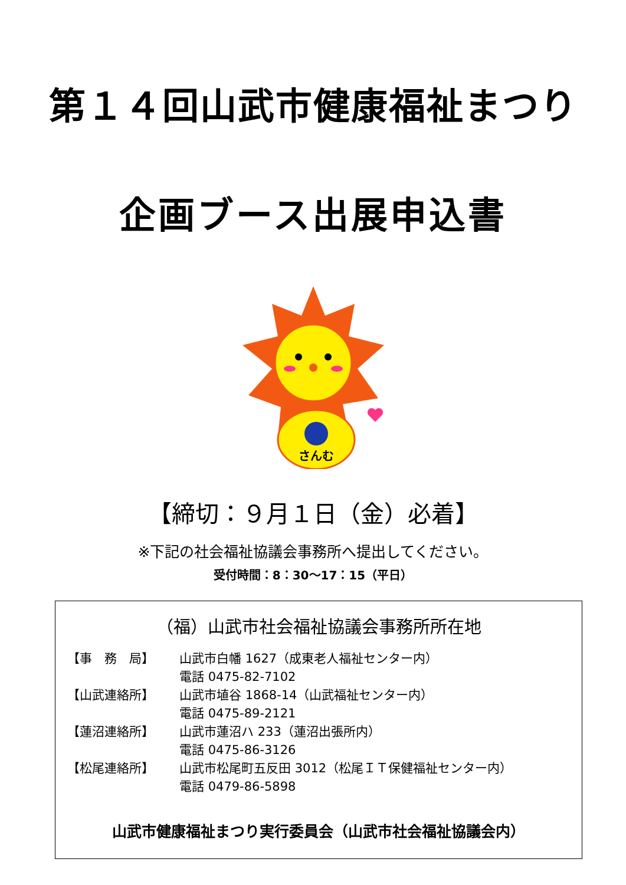第１４回山武市健康福祉まつり
企画ブース出展申込書
さんむ
【締切：９月１日（金）必着】
※下記の社会福祉協議会事務所へ提出してください。
受付時間：8：30～17：15（平日）
（福）山武市社会福祉協議会事務所所在地
【事　務　局】 山武市白幡 1627（成東老人福祉センター内）
電話 0475-82-7102
【山武連絡所】 山武市埴谷 1868-14（山武福祉センター内）
電話 0475-89-2121
【蓮沼連絡所】 山武市蓮沼ハ 233（蓮沼出張所内）
電話 0475-86-3126
【松尾連絡所】 山武市松尾町五反田 3012（松尾ＩＴ保健福祉センター内）
電話 0479-86-5898
山武市健康福祉まつり実行委員会（山武市社会福祉協議会内）